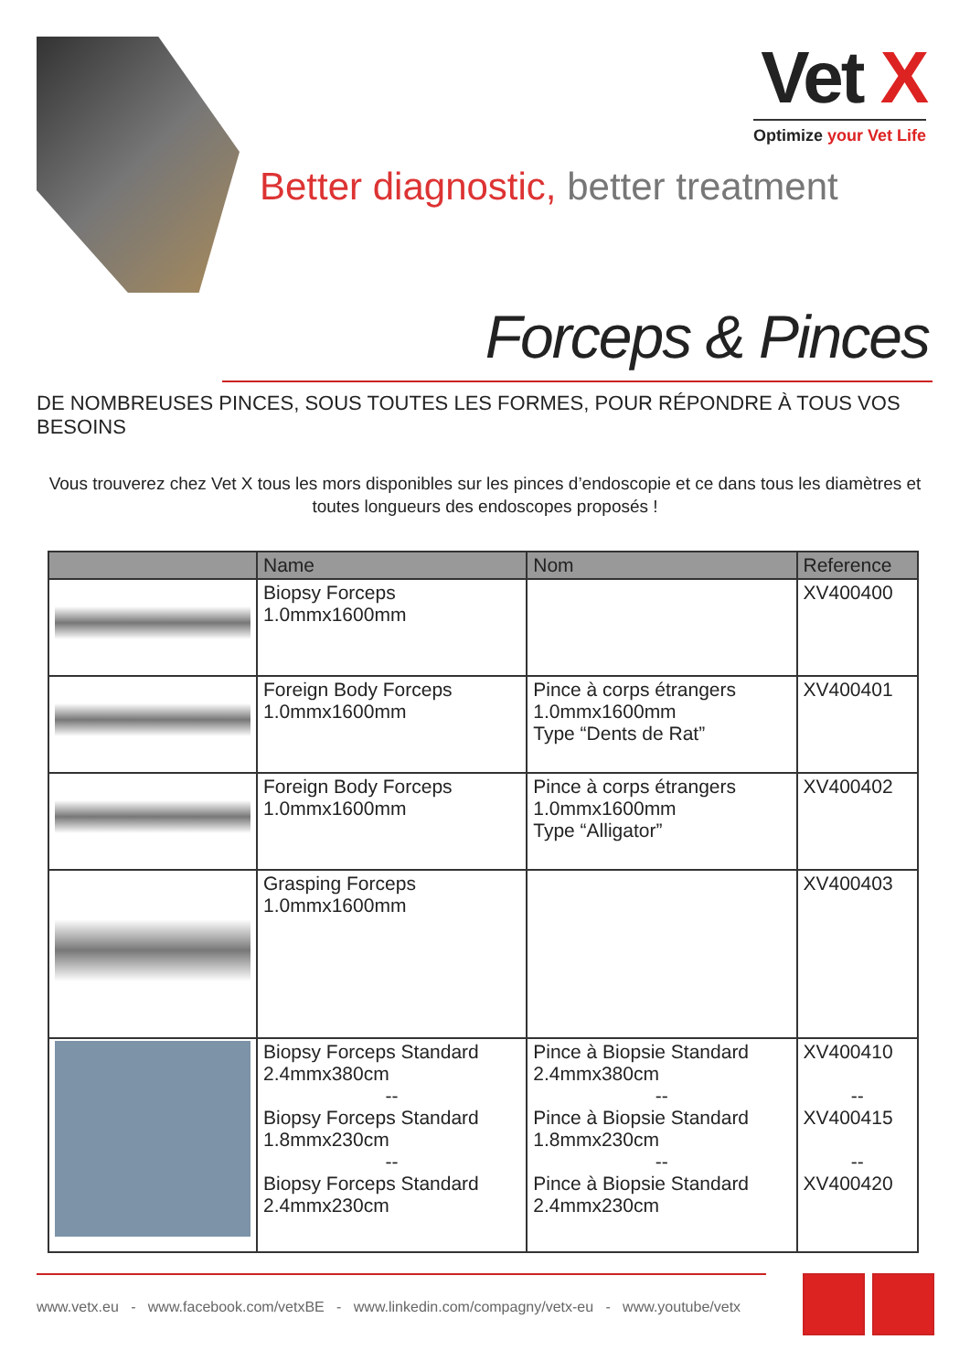Vet X
Optimize your Vet Life
Better diagnostic, better treatment
Forceps & Pinces
DE NOMBREUSES PINCES, SOUS TOUTES LES FORMES, POUR RÉPONDRE À TOUS VOS BESOINS
Vous trouverez chez Vet X tous les mors disponibles sur les pinces d’endoscopie et ce dans tous les diamètres et toutes longueurs des endoscopes proposés !
| | Name | Nom | Reference |
| --- | --- | --- | --- |
| | Biopsy Forceps 1.0mmx1600mm | | XV400400 |
| | Foreign Body Forceps 1.0mmx1600mm | Pince à corps étrangers 1.0mmx1600mm Type “Dents de Rat” | XV400401 |
| | Foreign Body Forceps 1.0mmx1600mm | Pince à corps étrangers 1.0mmx1600mm Type “Alligator” | XV400402 |
| | Grasping Forceps 1.0mmx1600mm | | XV400403 |
| | Biopsy Forceps Standard 2.4mmx380cm -- Biopsy Forceps Standard 1.8mmx230cm -- Biopsy Forceps Standard 2.4mmx230cm | Pince à Biopsie Standard 2.4mmx380cm -- Pince à Biopsie Standard 1.8mmx230cm -- Pince à Biopsie Standard 2.4mmx230cm | XV400410 -- XV400415 -- XV400420 |
www.vetx.eu - www.facebook.com/vetxBE - www.linkedin.com/compagny/vetx-eu - www.youtube/vetx